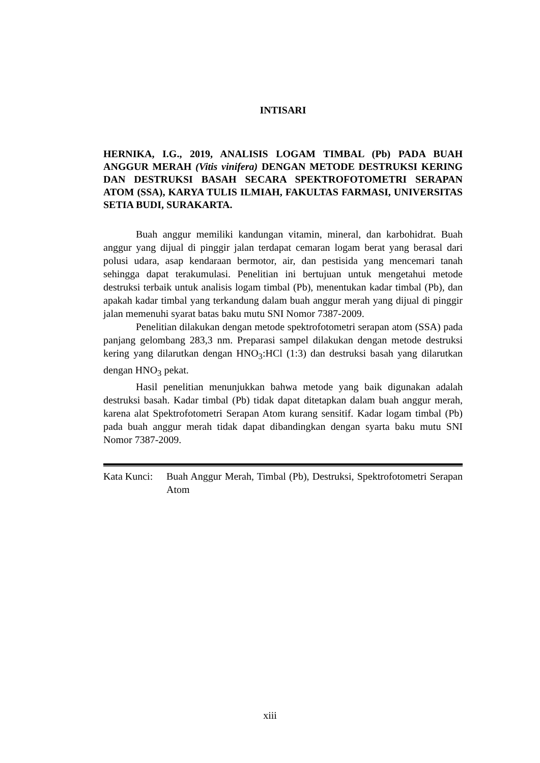INTISARI
HERNIKA, I.G., 2019, ANALISIS LOGAM TIMBAL (Pb) PADA BUAH ANGGUR MERAH (Vitis vinifera) DENGAN METODE DESTRUKSI KERING DAN DESTRUKSI BASAH SECARA SPEKTROFOTOMETRI SERAPAN ATOM (SSA), KARYA TULIS ILMIAH, FAKULTAS FARMASI, UNIVERSITAS SETIA BUDI, SURAKARTA.
Buah anggur memiliki kandungan vitamin, mineral, dan karbohidrat. Buah anggur yang dijual di pinggir jalan terdapat cemaran logam berat yang berasal dari polusi udara, asap kendaraan bermotor, air, dan pestisida yang mencemari tanah sehingga dapat terakumulasi. Penelitian ini bertujuan untuk mengetahui metode destruksi terbaik untuk analisis logam timbal (Pb), menentukan kadar timbal (Pb), dan apakah kadar timbal yang terkandung dalam buah anggur merah yang dijual di pinggir jalan memenuhi syarat batas baku mutu SNI Nomor 7387-2009.
Penelitian dilakukan dengan metode spektrofotometri serapan atom (SSA) pada panjang gelombang 283,3 nm. Preparasi sampel dilakukan dengan metode destruksi kering yang dilarutkan dengan HNO<sub>3</sub>:HCl (1:3) dan destruksi basah yang dilarutkan dengan HNO<sub>3</sub> pekat.
Hasil penelitian menunjukkan bahwa metode yang baik digunakan adalah destruksi basah. Kadar timbal (Pb) tidak dapat ditetapkan dalam buah anggur merah, karena alat Spektrofotometri Serapan Atom kurang sensitif. Kadar logam timbal (Pb) pada buah anggur merah tidak dapat dibandingkan dengan syarta baku mutu SNI Nomor 7387-2009.
Kata Kunci: Buah Anggur Merah, Timbal (Pb), Destruksi, Spektrofotometri Serapan Atom
xiii